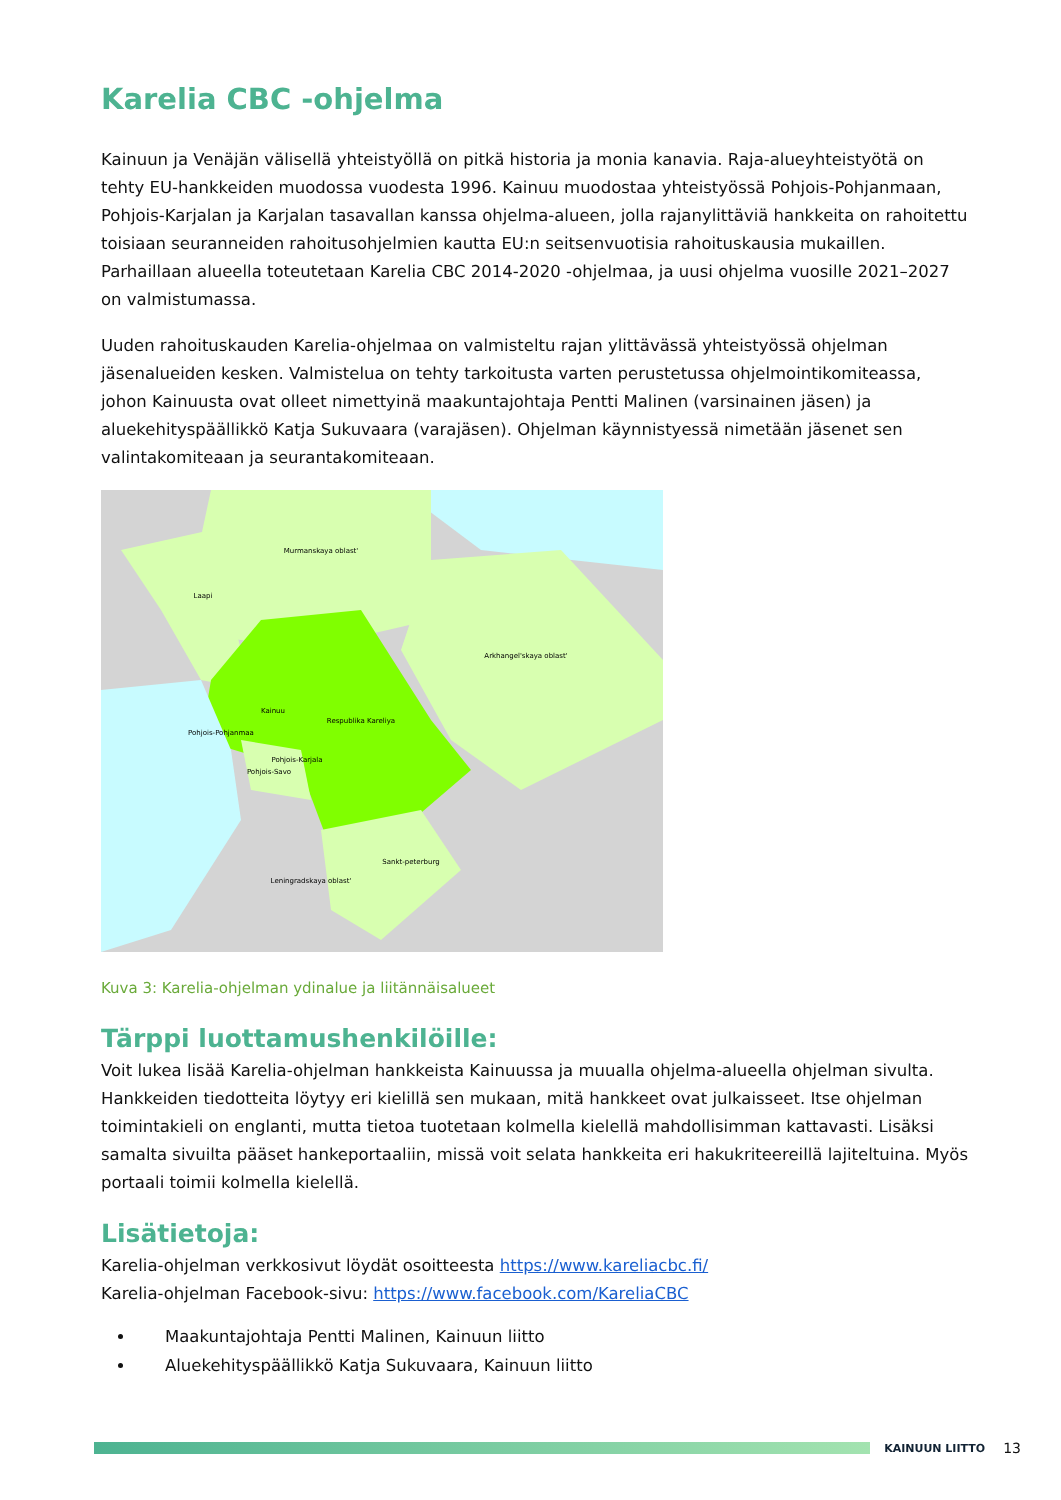Karelia CBC -ohjelma
Kainuun ja Venäjän välisellä yhteistyöllä on pitkä historia ja monia kanavia. Raja-alueyhteistyötä on tehty EU-hankkeiden muodossa vuodesta 1996. Kainuu muodostaa yhteistyössä Pohjois-Pohjanmaan, Pohjois-Karjalan ja Karjalan tasavallan kanssa ohjelma-alueen, jolla rajanylittäviä hankkeita on rahoitettu toisiaan seuranneiden rahoitusohjelmien kautta EU:n seitsenvuotisia rahoituskausia mukaillen. Parhaillaan alueella toteutetaan Karelia CBC 2014-2020 -ohjelmaa, ja uusi ohjelma vuosille 2021–2027 on valmistumassa.
Uuden rahoituskauden Karelia-ohjelmaa on valmisteltu rajan ylittävässä yhteistyössä ohjelman jäsenalueiden kesken. Valmistelua on tehty tarkoitusta varten perustetussa ohjelmointikomiteassa, johon Kainuusta ovat olleet nimettyinä maakuntajohtaja Pentti Malinen (varsinainen jäsen) ja aluekehityspäällikkö Katja Sukuvaara (varajäsen). Ohjelman käynnistyessä nimetään jäsenet sen valintakomiteaan ja seurantakomiteaan.
Murmanskaya oblast'
Laapi
Arkhangel'skaya oblast'
Kainuu
Respublika Kareliya
Pohjois-Pohjanmaa
Pohjois-Karjala
Pohjois-Savo
Sankt-peterburg
Leningradskaya oblast'
Kuva 3: Karelia-ohjelman ydinalue ja liitännäisalueet
Tärppi luottamushenkilöille:
Voit lukea lisää Karelia-ohjelman hankkeista Kainuussa ja muualla ohjelma-alueella ohjelman sivulta. Hankkeiden tiedotteita löytyy eri kielillä sen mukaan, mitä hankkeet ovat julkaisseet. Itse ohjelman toimintakieli on englanti, mutta tietoa tuotetaan kolmella kielellä mahdollisimman kattavasti. Lisäksi samalta sivuilta pääset hankeportaaliin, missä voit selata hankkeita eri hakukriteereillä lajiteltuina. Myös portaali toimii kolmella kielellä.
Lisätietoja:
Karelia-ohjelman verkkosivut löydät osoitteesta https://www.kareliacbc.fi/
Karelia-ohjelman Facebook-sivu: https://www.facebook.com/KareliaCBC
Maakuntajohtaja Pentti Malinen, Kainuun liitto
Aluekehityspäällikkö Katja Sukuvaara, Kainuun liitto
KAINUUN LIITTO 13